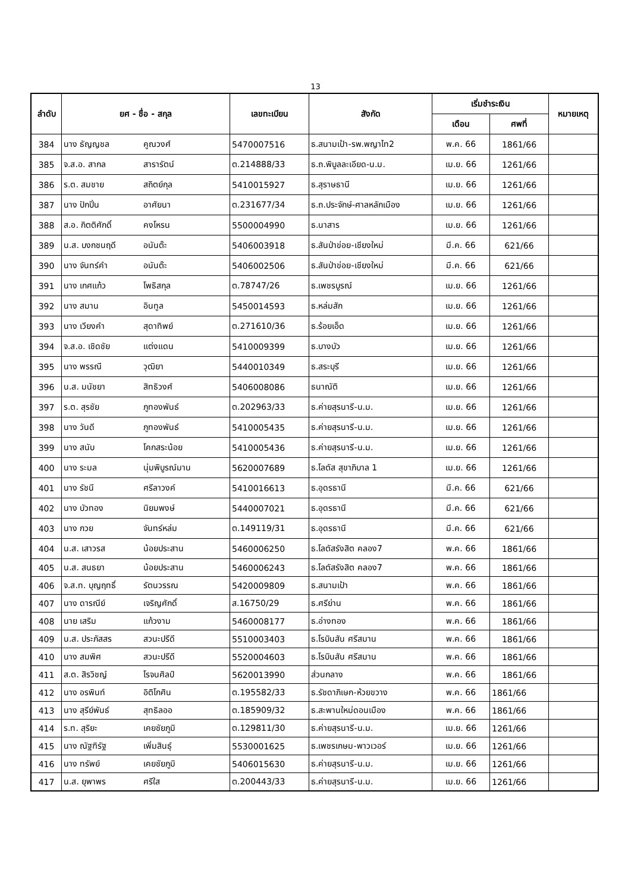13
| ลำดับ | ยศ - ชื่อ - สกุล | | เลขทะเบียน | สังกัด | เริ่มชำระเงิน | | หมายเหตุ |
| --- | --- | --- | --- | --- | --- | --- | --- |
| | | | | | เดือน | ศพที่ | |
| 384 | นาง ธัญญชล | คูณวงศ์ | 5470007516 | ธ.สนามเป้า-รพ.พญาไท2 | พ.ค. 66 | 1861/66 | |
| 385 | จ.ส.อ. สากล | สารารัตน์ | ต.214888/33 | ธ.ถ.พิบูลละเอียด-น.ม. | เม.ย. 66 | 1261/66 | |
| 386 | ร.ต. สมชาย | สถิตย์กุล | 5410015927 | ธ.สุราษธานี | เม.ย. 66 | 1261/66 | |
| 387 | นาง ปักปิ่น | อาศัยนา | ต.231677/34 | ธ.ถ.ประจักษ์-ศาลหลักเมือง | เม.ย. 66 | 1261/66 | |
| 388 | ส.อ. กิตติศักดิ์ | คงโหรน | 5500004990 | ธ.นาสาร | เม.ย. 66 | 1261/66 | |
| 389 | น.ส. บงกชนฤดี | อนันต๊ะ | 5406003918 | ธ.สันป่าข่อย-เชียงใหม่ | มี.ค. 66 | 621/66 | |
| 390 | นาง จันทร์คำ | อนันต๊ะ | 5406002506 | ธ.สันป่าข่อย-เชียงใหม่ | มี.ค. 66 | 621/66 | |
| 391 | นาง เกศแก้ว | โพธิสกุล | ต.78747/26 | ธ.เพชรบูรณ์ | เม.ย. 66 | 1261/66 | |
| 392 | นาง สมาน | อินทูล | 5450014593 | ธ.หล่มสัก | เม.ย. 66 | 1261/66 | |
| 393 | นาง เวียงคำ | สุดาทิพย์ | ต.271610/36 | ธ.ร้อยเอ็ด | เม.ย. 66 | 1261/66 | |
| 394 | จ.ส.อ. เชิดชัย | แต่งแดน | 5410009399 | ธ.บางบัว | เม.ย. 66 | 1261/66 | |
| 395 | นาง พรรณี | วุฒิยา | 5440010349 | ธ.สระบุรี | เม.ย. 66 | 1261/66 | |
| 396 | น.ส. มนัชยา | สิทธิวงศ์ | 5406008086 | ธนาณัติ | เม.ย. 66 | 1261/66 | |
| 397 | ร.ต. สุรชัย | ภูทองพันธ์ | ต.202963/33 | ธ.ค่ายสุรนารี-น.ม. | เม.ย. 66 | 1261/66 | |
| 398 | นาง วันดี | ภูทองพันธ์ | 5410005435 | ธ.ค่ายสุรนารี-น.ม. | เม.ย. 66 | 1261/66 | |
| 399 | นาง สนับ | โคกสระน้อย | 5410005436 | ธ.ค่ายสุรนารี-น.ม. | เม.ย. 66 | 1261/66 | |
| 400 | นาง ระมล | นุ่มพิบูรณ์มาน | 5620007689 | ธ.โลตัส สุขาภิบาล 1 | เม.ย. 66 | 1261/66 | |
| 401 | นาง รัชนี | ศรีลาวงค์ | 5410016613 | ธ.อุดรธานี | มี.ค. 66 | 621/66 | |
| 402 | นาง บัวทอง | นิยมพงษ์ | 5440007021 | ธ.อุดรธานี | มี.ค. 66 | 621/66 | |
| 403 | นาง กวย | จันทร์หล่ม | ต.149119/31 | ธ.อุดรธานี | มี.ค. 66 | 621/66 | |
| 404 | น.ส. เสาวรส | น้อยประสาน | 5460006250 | ธ.โลตัสรังสิต คลอง7 | พ.ค. 66 | 1861/66 | |
| 405 | น.ส. สนธยา | น้อยประสาน | 5460006243 | ธ.โลตัสรังสิต คลอง7 | พ.ค. 66 | 1861/66 | |
| 406 | จ.ส.ท. บุญฤทธิ์ | รัตนวรรณ | 5420009809 | ธ.สนามเป้า | พ.ค. 66 | 1861/66 | |
| 407 | นาง ดารณีย์ | เจริญศักดิ์ | ส.16750/29 | ธ.ศรีย่าน | พ.ค. 66 | 1861/66 | |
| 408 | นาย เสริม | แก้วงาม | 5460008177 | ธ.อ่างทอง | พ.ค. 66 | 1861/66 | |
| 409 | น.ส. ประภัสสร | สวนะปรีดี | 5510003403 | ธ.โรบินสัน ศรีสมาน | พ.ค. 66 | 1861/66 | |
| 410 | นาง สมพิศ | สวนะปรีดี | 5520004603 | ธ.โรบินสัน ศรีสมาน | พ.ค. 66 | 1861/66 | |
| 411 | ส.ต. สิรวิชญ์ | โรจนศิลป์ | 5620013990 | ส่วนกลาง | พ.ค. 66 | 1861/66 | |
| 412 | นาง อรพินท์ | อิติโกศิน | ต.195582/33 | ธ.รัชดาภิเษก-ห้วยขวาง | พ.ค. 66 | 1861/66 | |
| 413 | นาง สุรีย์พันธ์ | สุทธิลออ | ต.185909/32 | ธ.สะพานใหม่ดอนเมือง | พ.ค. 66 | 1861/66 | |
| 414 | ร.ท. สุริยะ | เคยชัยภูมิ | ต.129811/30 | ธ.ค่ายสุรนารี-น.ม. | เม.ย. 66 | 1261/66 | |
| 415 | นาง ณัฐฑิรัฐ | เพิ่มสินธุ์ | 5530001625 | ธ.เพชรเกษม-พาวเวอร์ | เม.ย. 66 | 1261/66 | |
| 416 | นาง ทรัพย์ | เคยชัยภูมิ | 5406015630 | ธ.ค่ายสุรนารี-น.ม. | เม.ย. 66 | 1261/66 | |
| 417 | น.ส. ยุพาพร | ศรีใส | ต.200443/33 | ธ.ค่ายสุรนารี-น.ม. | เม.ย. 66 | 1261/66 | |